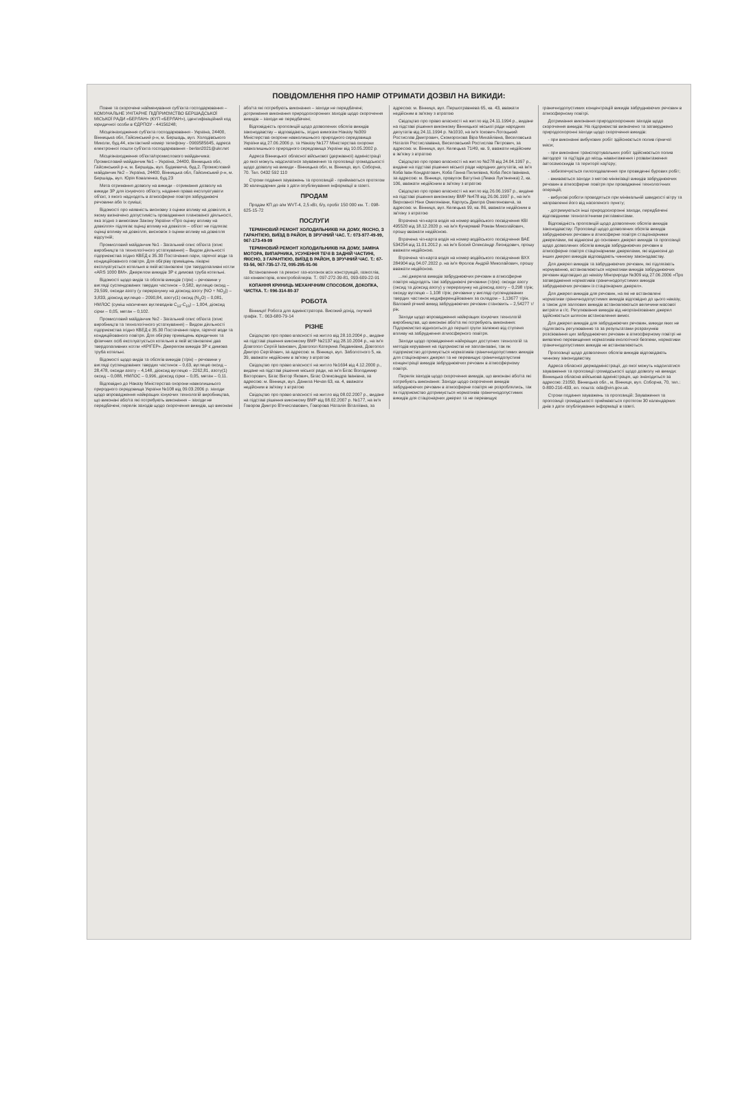ПОВІДОМЛЕННЯ ПРО НАМІР ОТРИМАТИ ДОЗВІЛ НА ВИКИДИ:
Повне та скорочене найменування суб'єкта господарювання – КОМУНАЛЬНЕ УНІТАРНЕ ПІДПРИЄМСТВО БЕРШАДСЬКОЇ МІСЬКОЇ РАДИ «БЕРЛАН» (КУП «БЕРЛАН»), ідентифікаційний код юридичної особи в ЄДРПОУ - 44156248;
Місцезнаходження суб'єкта господарювання - Україна, 24400, Вінницька обл, Гайсинський р-н, м. Бершадь, вул. Холодівського Миколи, буд.44, контактний номер телефону - 0969585645, адреса електронної пошти суб'єкта господарювання - berlan2021@ukr.net
Місцезнаходження об'єкта/промислового майданчика: Промисловий майданчик №1 – Україна, 24400, Вінницька обл, Гайсинський р-н, м. Бершадь, вул. Будкевича, буд.2. Промисловий майданчик №2 – Україна, 24400, Вінницька обл, Гайсинський р-н, м. Бершадь, вул. Юрія Коваленка, буд.23
Мета отримання дозволу на викиди - отримання дозволу на викиди ЗР для існуючого об'єкту, надання права експлуатувати об'єкт, з якого надходять в атмосферне повітря забруднюючі речовини або їх суміші;
Відомості про наявність висновку з оцінки впливу на довкілля, в якому визначено допустимість провадження планованої діяльності, яка згідно з вимогами Закону України «Про оцінку впливу на довкілля» підлягає оцінці впливу на довкілля – об'єкт не підлягає оцінці впливу на довкілля, висновок з оцінки впливу на довкілля відсутній;
Промисловий майданчик №1 - Загальний опис об'єкта (опис виробництв та технологічного устаткування) – Видом діяльності підприємства згідно КВЕД є 35.30 Постачання пари, гарячої води та кондиційованого повітря. Для обігріву приміщень лікарні експлуатується котельня в якій встановлені три твердопаливні котли «ARS 1000 ВМ». Джерелом викидів ЗР є димова труба котельні.
Відомості щодо видів та обсягів викидів (т/рік) – речовини у вигляді суспендованих твердих частинок – 0,582, вуглецю оксид – 29,599, оксиди азоту (у перерахунку на діоксид азоту [NO + NO<sub>2</sub>]) – 3,833, діоксид вуглецю – 2090,84, азоту(1) оксид (N<sub>2</sub>O) – 0,081, НМЛОС (суміш насичених вуглеводнів C<sub>12</sub>-C<sub>19</sub>) – 1,004, діоксид сірки – 0,05, метан – 0,102.
Промисловий майданчик №2 - Загальний опис об'єкта (опис виробництв та технологічного устаткування) – Видом діяльності підприємства згідно КВЕД є 35.30 Постачання пари, гарячої води та кондиційованого повітря. Для обігріву приміщень юридичних та фізичних осіб експлуатується котельня в якій встановлені два твердопаливних котли «КРІГЕР». Джерелом викидів ЗР є димова труба котельні.
Відомості щодо видів та обсягів викидів (т/рік) – речовини у вигляді суспендованих твердих частинок – 0,63, вуглецю оксид – 28,478, оксиди азоту – 4,148, діоксид вуглецю – 2262,81, азоту(1) оксид – 0,088, НМЛОС – 0,996, діоксид сірки – 0,05, метан – 0,11.
Відповідно до Наказу Міністерства охорони навколишнього природного середовища України №108 від 09.03.2006 р. заходи щодо впровадження найкращих існуючих технологій виробництва, що виконані або/та які потребують виконання – заходи не передбачені; перелік заходів щодо скорочення викидів, що виконані або/та які потребують виконання – заходи не передбачені; дотримання виконання природоохоронних заходів щодо скорочення викидів – заходи не передбачені;
Відповідність пропозицій щодо дозволених обсягів викидів законодавству – відповідають, згідно вимогам Наказу №309 Міністерства охорони навколишнього природного середовища України від 27.06.2006 р. та Наказу №177 Міністерства охорони навколишнього природного середовища України від 10.05.2002 р.
Адреса Вінницької обласної військової (державної) адміністрації до якої можуть надсилатися зауваження та пропозиції громадськості щодо дозволу на викиди - Вінницька обл, м. Вінниця, вул. Соборна, 70. Тел. 0432 592 110
Строки подання зауважень та пропозицій - приймаються протягом 30 календарних днів з дати опублікування інформації в газеті.
ПРОДАМ
Продам КП до а/м WVT-4, 2,5 кВт, б/у, пробіг 150 000 км. Т.: 098-625-15-72
ПОСЛУГИ
ТЕРМІНОВИЙ РЕМОНТ ХОЛОДИЛЬНИКІВ НА ДОМУ, ЯКІСНО, З ГАРАНТІЄЮ, ВИЇЗД В РАЙОН, В ЗРУЧНИЙ ЧАС. Т.: 073-977-49-99, 067-173-49-99
ТЕРМІНОВИЙ РЕМОНТ ХОЛОДИЛЬНИКІВ НА ДОМУ, ЗАМІНА МОТОРА, ВИПАРНИКА, УСУНЕННЯ ТЕЧІ В ЗАДНІЙ ЧАСТИНІ, ЯКІСНО, З ГАРАНТІЄЮ, ВИЇЗД В РАЙОН, В ЗРУЧНИЙ ЧАС. Т.: 67-03-56, 067-735-17-72, 095-295-91-06
Встановлення та ремонт газ-колонок всіх конструкцій, газкотлів, газ конвекторів, електробойлерів. Т.: 097-272-39-81, 093-609-22-91
КОПАННЯ КРИНИЦЬ МЕХАНІЧНИМ СПОСОБОМ, ДОКОПКА, ЧИСТКА. Т.: 096-314-80-37
РОБОТА
Вінниця! Робота для адміністратора. Високий дохід, гнучкий графік. Т.: 063-680-79-14
РІЗНЕ
Свідоцтво про право власності на житло від 28.10.2004 р., видане на підставі рішення виконкому ВМР №2137 від 28.10.2004 р., на ім'я Довгопол Сергій Іванович, Довгопол Катерина Людвиківна, Довгопол Дмитро Сергійович, за адресою: м. Вінниця, вул. Заболотного 5, кв. 39, вважати недійсним в зв'язку з втратою
Свідоцтво про право власності на житло №1694 від 4.12.2000 р., видане на підставі рішення міської ради, на ім'я Бігас Володимир Вікторович, Бігас Віктор Якович, Бігас Олександра Іванівна, за адресою: м. Вінниця, вул. Данила Нечая 63, кв. 4, вважати недійсним в зв'язку з втратою
Свідоцтво про право власності на житло від 08.02.2007 р., видане на підставі рішення виконкому ВМР від 08.02.2007 р. №177, на ім'я Говоров Дмитро В'ячеславович, Говорова Наталія Віталіївна, за адресою: м. Вінниця, вул. Першотравнева 65, кв. 43, вважати недійсним в зв'язку з втратою
Свідоцтво про право власності на житло від 24.11.1994 р., видане на підставі рішення виконкому Вінницької міської ради народних депутатів від 24.11.1994 р. №1010, на ім'я Іскович-Лотоцький Ростислав Дмитрович, Скоморохова Віра Михайлівна, Веселовська Наталія Ростиславівна, Веселовський Ростислав Петрович, за адресою: м. Вінниця, вул. Келецька 71/49, кв. 9, вважати недійсним в зв'язку з втратою
Свідоцтво про право власності на житло №278 від 24.04.1997 р., видане на підставі рішення міської ради народних депутатів, на ім'я Коба Іван Кондратович, Коба Ганна Пилипівна, Коба Леся Іванівна, за адресою: м. Вінниця, провулок Ватутіна (Левка Лук'яненка) 2, кв. 106, вважати недійсним в зв'язку з втратою
Свідоцтво про право власності на житло від 26.06.1997 р., видане на підставі рішення виконкому ВМР №478 від 26.06.1997 р., на ім'я Верховної Ніни Омелянівни, Карпусь Дмитра Омеляновича, за адресою: м. Вінниця, вул. Келецька 99, кв. 86, вважати недійсним в зв'язку з втратою
Втрачена чіп-карта водія на номер водійського посвідчення КВІ 495520 від 18.12.2020 р. на ім'я Кучерявий Роман Миколайович, прошу вважати недійсною.
Втрачена чіп-карта водія на номер водійського посвідчення ВАЕ 534254 від 11.01.2012 р. на ім'я Босий Олександр Леонідович, прошу вважати недійсною.
Втрачена чіп-карта водія на номер водійського посвідчення ВХХ 284904 від 04.07.2022 р. на ім'я Фролов Андрій Миколайович, прошу вважати недійсною.
...які джерела викидів забруднюючих речовин в атмосферне повітря надходять такі забруднюючі речовини (т/рік): оксиди азоту (оксид та діоксид азоту) у перерахунку на діоксид азоту – 0,298 т/рік; оксиду вуглецю – 1,108 т/рік; речовини у вигляді суспендованих твердих частинок недиференційованих за складом – 1,13677 т/рік. Валовий річний викид забруднюючих речовин становить – 2,54277 т/рік.
Заходи щодо впровадження найкращих існуючих технологій виробництва, що виконані або/та які потребують виконання: Підприємство відноситься до першої групи залежно від ступеня впливу на забруднення атмосферного повітря.
Заходи щодо провадження найкращих доступних технологій та методів керування на підприємстві не заплановані, так як підприємство дотримується нормативів граничнодопустимих викидів для стаціонарних джерел та не перевищує граничнодопустимі концентрації викидів забруднюючих речовин в атмосферному повітрі.
Перелік заходів щодо скорочення викидів, що виконані або/та які потребують виконання: Заходи щодо скорочення викидів забруднюючих речовин в атмосферне повітря не розроблялись, так як підприємство дотримується нормативів граничнодопустимих викидів для стаціонарних джерел та не перевищує граничнодопустимих концентрацій викидів забруднюючих речовин в атмосферному повітрі.
Дотримання виконання природоохоронних заходів щодо скорочення викидів: На підприємстві визначено та затверджено природоохоронні заходи щодо скорочення викидів:
- при виконанні вибухових робіт здійснюється полив гірничої маси;
- при виконанні транспортувальних робіт здійснюється полив автодоріг та під'їздів до місць навантаження і розвантаження автосамоскидів та території кар'єру;
- забезпечується пилоподавлення при проведенні бурових робіт;
- вживаються заходи з метою мінімізації викидів забруднюючих речовин в атмосферне повітря при провадженні технологічних операцій;
- вибухові роботи проводяться при мінімальній швидкості вітру та направленні його від населеного пункту;
- дотримуються інші природоохоронні заходи, передбачені відповідними технологічними регламентами.
Відповідність пропозицій щодо дозволених обсягів викидів законодавству: Пропозиції щодо дозволених обсягів викидів забруднюючих речовин в атмосферне повітря стаціонарними джерелами, які віднесені до основних джерел викидів та пропозиції щодо дозволених обсягів викидів забруднюючих речовин в атмосферне повітря стаціонарними джерелами, які віднесені до інших джерел викидів відповідають чинному законодавству.
Для джерел викидів та забруднюючих речовин, які підлягають нормуванню, встановлюються нормативи викидів забруднюючих речовин відповідно до наказу Мінприроди №309 від 27.06.2006 «Про затвердження нормативів граничнодопустимих викидів забруднюючих речовин із стаціонарних джерел».
Для джерел викидів для речовин, на які не встановлені нормативи граничнодопустимих викидів відповідно до цього наказу, а також для залпових викидів встановлюються величини масової витрати в г/с. Регулювання викидів від неорганізованих джерел здійснюється шляхом встановлення вимог.
Для джерел викидів для забруднюючих речовин, викиди яких не підлягають регулюванню та за результатами розрахунків розсіювання цих забруднюючих речовин в атмосферному повітрі не виявлено перевищення нормативів екологічної безпеки, нормативи граничнодопустимих викидів не встановлюються.
Пропозиції щодо дозволених обсягів викидів відповідають чинному законодавству.
Адреса обласної держадміністрації, до якої можуть надсилатися зауваження та пропозиції громадськості щодо дозволу на викиди: Вінницька обласна військова адміністрація, що знаходиться за адресою: 21050, Вінницька обл., м. Вінниця, вул. Соборна, 70, тел.: 0-800-216-433, ел. пошта: oda@vin.gov.ua.
Строки подання зауважень та пропозицій: Зауваження та пропозиції громадськості приймаються протягом 30 календарних днів з дати опублікування інформації в газеті.